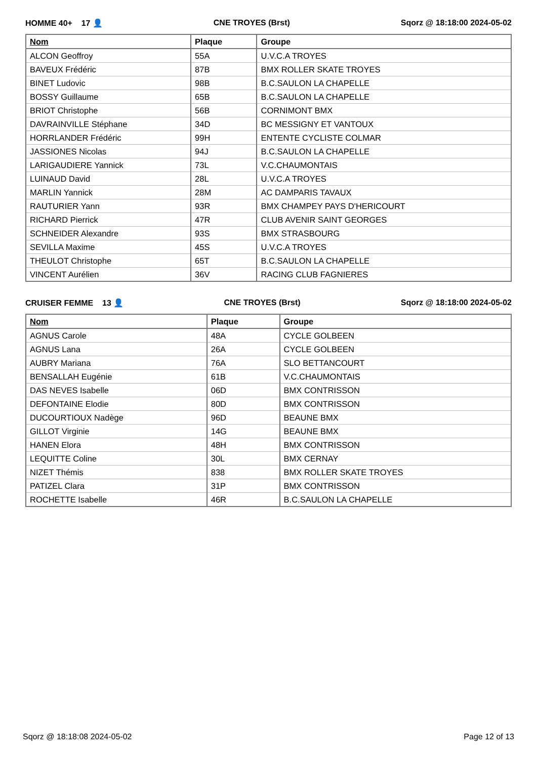HOMME 40+ 17 👤 CNE TROYES (Brst) Sqorz @ 18:18:00 2024-05-02
| Nom | Plaque | Groupe |
| --- | --- | --- |
| ALCON Geoffroy | 55A | U.V.C.A TROYES |
| BAVEUX Frédéric | 87B | BMX ROLLER SKATE TROYES |
| BINET Ludovic | 98B | B.C.SAULON LA CHAPELLE |
| BOSSY Guillaume | 65B | B.C.SAULON LA CHAPELLE |
| BRIOT Christophe | 56B | CORNIMONT BMX |
| DAVRAINVILLE Stéphane | 34D | BC MESSIGNY ET VANTOUX |
| HORRLANDER Frédéric | 99H | ENTENTE CYCLISTE COLMAR |
| JASSIONES Nicolas | 94J | B.C.SAULON LA CHAPELLE |
| LARIGAUDIERE Yannick | 73L | V.C.CHAUMONTAIS |
| LUINAUD David | 28L | U.V.C.A TROYES |
| MARLIN Yannick | 28M | AC DAMPARIS TAVAUX |
| RAUTURIER Yann | 93R | BMX CHAMPEY PAYS D'HERICOURT |
| RICHARD Pierrick | 47R | CLUB AVENIR SAINT GEORGES |
| SCHNEIDER Alexandre | 93S | BMX STRASBOURG |
| SEVILLA Maxime | 45S | U.V.C.A TROYES |
| THEULOT Christophe | 65T | B.C.SAULON LA CHAPELLE |
| VINCENT Aurélien | 36V | RACING CLUB FAGNIERES |
CRUISER FEMME 13 👤 CNE TROYES (Brst) Sqorz @ 18:18:00 2024-05-02
| Nom | Plaque | Groupe |
| --- | --- | --- |
| AGNUS Carole | 48A | CYCLE GOLBEEN |
| AGNUS Lana | 26A | CYCLE GOLBEEN |
| AUBRY Mariana | 76A | SLO BETTANCOURT |
| BENSALLAH Eugénie | 61B | V.C.CHAUMONTAIS |
| DAS NEVES Isabelle | 06D | BMX CONTRISSON |
| DEFONTAINE Elodie | 80D | BMX CONTRISSON |
| DUCOURTIOUX Nadège | 96D | BEAUNE BMX |
| GILLOT Virginie | 14G | BEAUNE BMX |
| HANEN Elora | 48H | BMX CONTRISSON |
| LEQUITTE Coline | 30L | BMX CERNAY |
| NIZET Thémis | 838 | BMX ROLLER SKATE TROYES |
| PATIZEL Clara | 31P | BMX CONTRISSON |
| ROCHETTE Isabelle | 46R | B.C.SAULON LA CHAPELLE |
Sqorz @ 18:18:08 2024-05-02 Page 12 of 13